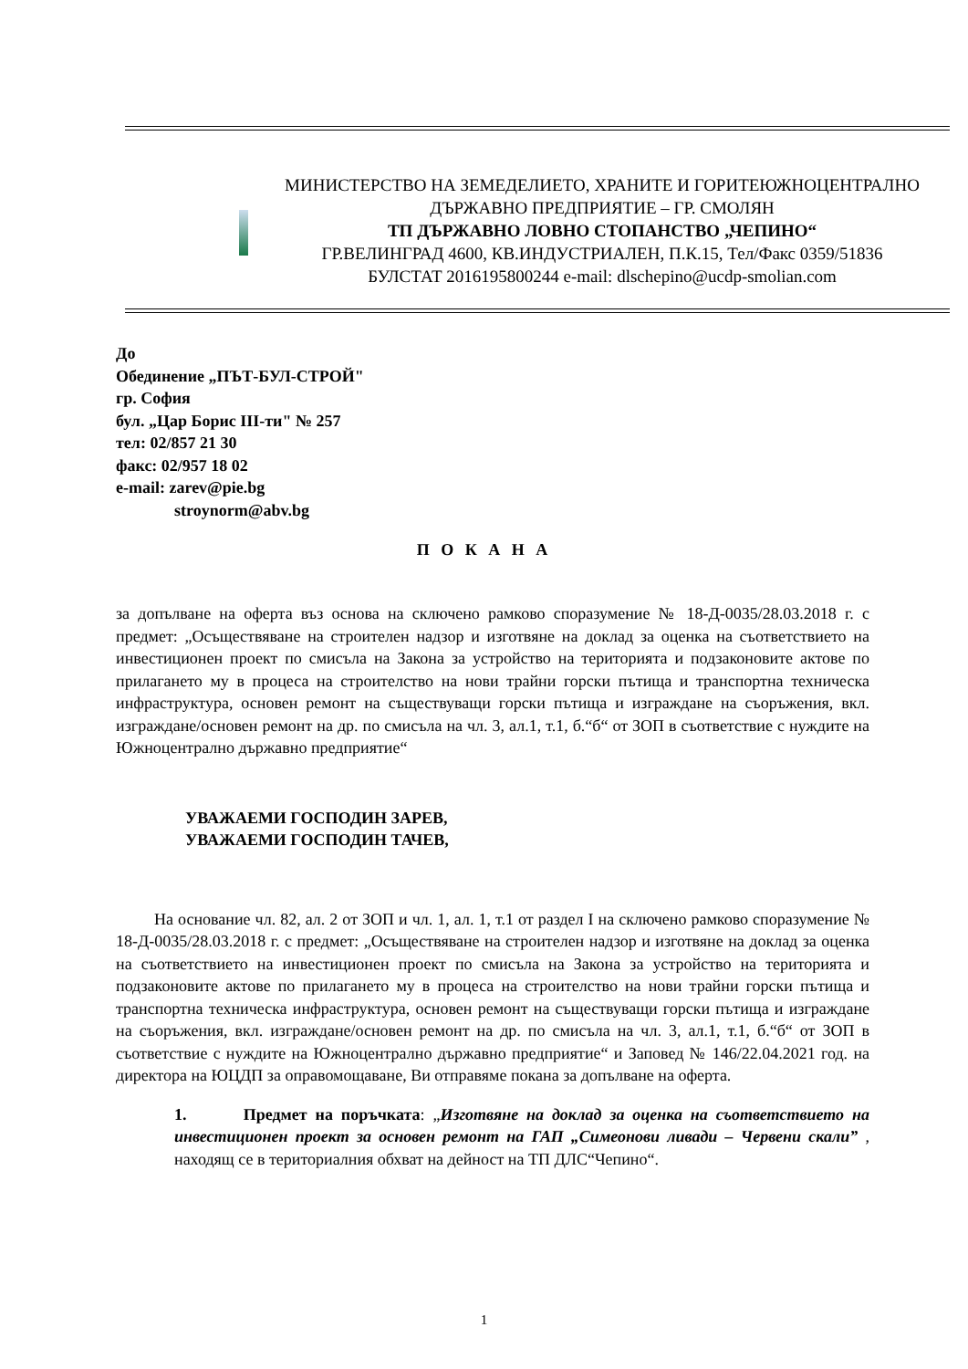МИНИСТЕРСТВО НА ЗЕМЕДЕЛИЕТО, ХРАНИТЕ И ГОРИТЕЮЖНОЦЕНТРАЛНО ДЪРЖАВНО ПРЕДПРИЯТИЕ – ГР. СМОЛЯН
ТП ДЪРЖАВНО ЛОВНО СТОПАНСТВО „ЧЕПИНО“
ГР.ВЕЛИНГРАД 4600, КВ.ИНДУСТРИАЛЕН, П.К.15, Тел/Факс 0359/51836
БУЛСТАТ 2016195800244 e-mail: dlschepino@ucdp-smolian.com
До
Обединение „ПЪТ-БУЛ-СТРОЙ"
гр. София
бул. „Цар Борис III-ти" № 257
тел: 02/857 21 30
факс: 02/957 18 02
e-mail: zarev@pie.bg
stroynorm@abv.bg
П О К А Н А
за допълване на оферта въз основа на сключено рамково споразумение № 18-Д-0035/28.03.2018 г. с предмет: „Осъществяване на строителен надзор и изготвяне на доклад за оценка на съответствието на инвестиционен проект по смисъла на Закона за устройство на територията и подзаконовите актове по прилагането му в процеса на строителство на нови трайни горски пътища и транспортна техническа инфраструктура, основен ремонт на съществуващи горски пътища и изграждане на съоръжения, вкл. изграждане/основен ремонт на др. по смисъла на чл. 3, ал.1, т.1, б.“б“ от ЗОП в съответствие с нуждите на Южноцентрално държавно предприятие“
УВАЖАЕМИ ГОСПОДИН ЗАРЕВ,
УВАЖАЕМИ ГОСПОДИН ТАЧЕВ,
На основание чл. 82, ал. 2 от ЗОП и чл. 1, ал. 1, т.1 от раздел I на сключено рамково споразумение № 18-Д-0035/28.03.2018 г. с предмет: „Осъществяване на строителен надзор и изготвяне на доклад за оценка на съответствието на инвестиционен проект по смисъла на Закона за устройство на територията и подзаконовите актове по прилагането му в процеса на строителство на нови трайни горски пътища и транспортна техническа инфраструктура, основен ремонт на съществуващи горски пътища и изграждане на съоръжения, вкл. изграждане/основен ремонт на др. по смисъла на чл. 3, ал.1, т.1, б.“б“ от ЗОП в съответствие с нуждите на Южноцентрално държавно предприятие“ и Заповед № 146/22.04.2021 год. на директора на ЮЦДП за оправомощаване, Ви отправяме покана за допълване на оферта.
1. Предмет на поръчката: „Изготвяне на доклад за оценка на съответствието на инвестиционен проект за основен ремонт на ГАП „Симеонови ливади – Червени скали” , находящ се в териториалния обхват на дейност на ТП ДЛС“Чепино“.
1